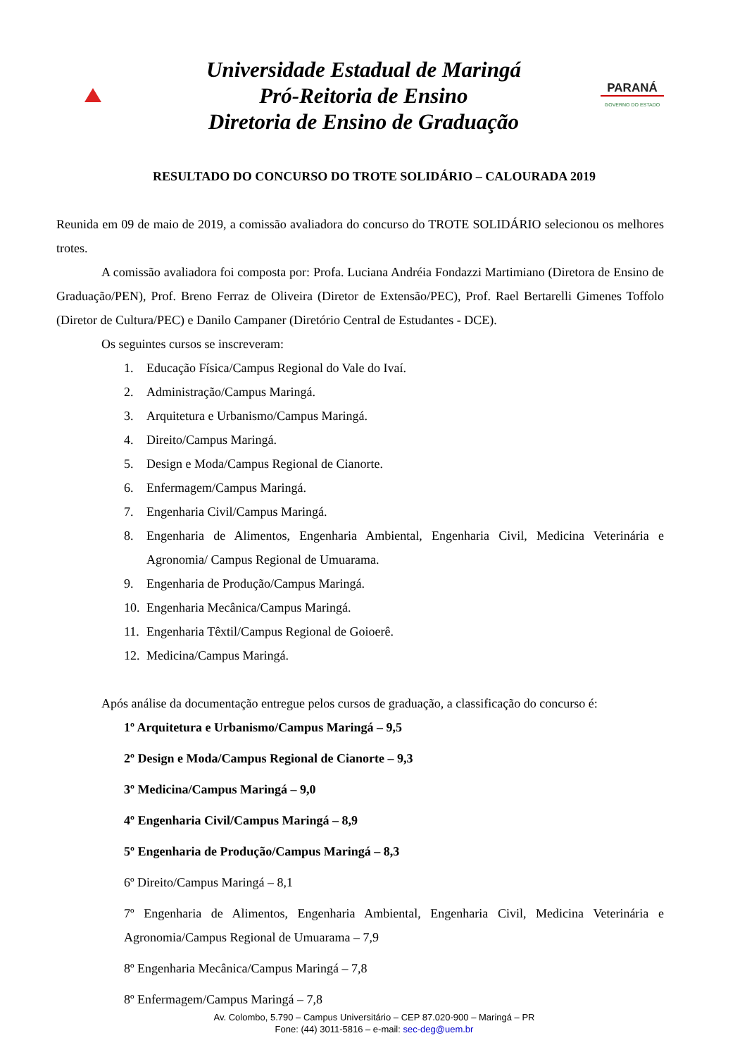Universidade Estadual de Maringá
Pró-Reitoria de Ensino
Diretoria de Ensino de Graduação
PARANÁ
GOVERNO DO ESTADO
RESULTADO DO CONCURSO DO TROTE SOLIDÁRIO – CALOURADA 2019
Reunida em 09 de maio de 2019, a comissão avaliadora do concurso do TROTE SOLIDÁRIO selecionou os melhores trotes.
A comissão avaliadora foi composta por: Profa. Luciana Andréia Fondazzi Martimiano (Diretora de Ensino de Graduação/PEN), Prof. Breno Ferraz de Oliveira (Diretor de Extensão/PEC), Prof. Rael Bertarelli Gimenes Toffolo (Diretor de Cultura/PEC) e Danilo Campaner (Diretório Central de Estudantes - DCE).
Os seguintes cursos se inscreveram:
1. Educação Física/Campus Regional do Vale do Ivaí.
2. Administração/Campus Maringá.
3. Arquitetura e Urbanismo/Campus Maringá.
4. Direito/Campus Maringá.
5. Design e Moda/Campus Regional de Cianorte.
6. Enfermagem/Campus Maringá.
7. Engenharia Civil/Campus Maringá.
8. Engenharia de Alimentos, Engenharia Ambiental, Engenharia Civil, Medicina Veterinária e Agronomia/ Campus Regional de Umuarama.
9. Engenharia de Produção/Campus Maringá.
10. Engenharia Mecânica/Campus Maringá.
11. Engenharia Têxtil/Campus Regional de Goioerê.
12. Medicina/Campus Maringá.
Após análise da documentação entregue pelos cursos de graduação, a classificação do concurso é:
1º Arquitetura e Urbanismo/Campus Maringá – 9,5
2º Design e Moda/Campus Regional de Cianorte – 9,3
3º Medicina/Campus Maringá – 9,0
4º Engenharia Civil/Campus Maringá – 8,9
5º Engenharia de Produção/Campus Maringá – 8,3
6º Direito/Campus Maringá – 8,1
7º Engenharia de Alimentos, Engenharia Ambiental, Engenharia Civil, Medicina Veterinária e Agronomia/Campus Regional de Umuarama – 7,9
8º Engenharia Mecânica/Campus Maringá – 7,8
8º Enfermagem/Campus Maringá – 7,8
Av. Colombo, 5.790 – Campus Universitário – CEP 87.020-900 – Maringá – PR
Fone: (44) 3011-5816 – e-mail: sec-deg@uem.br